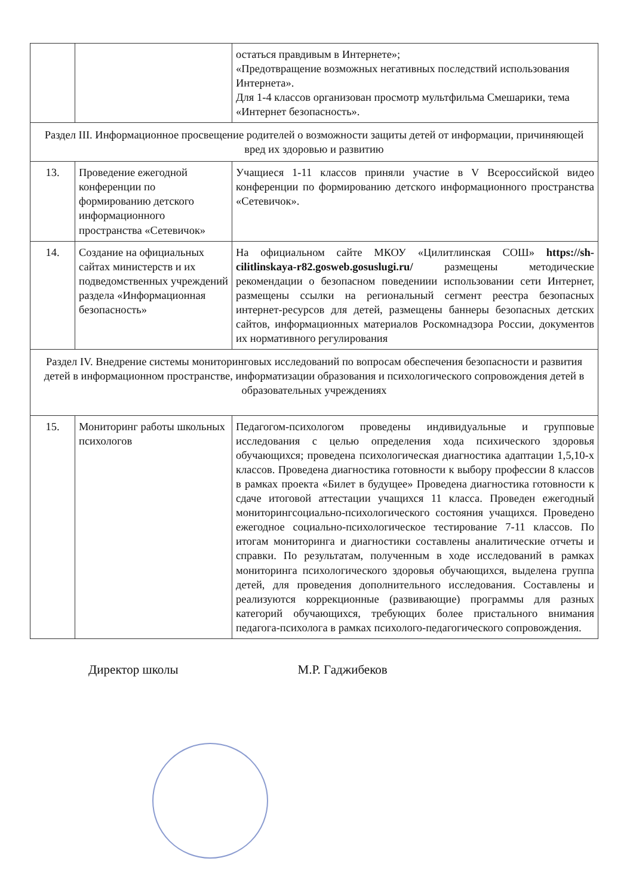| | | остаться правдивым в Интернете»; «Предотвращение возможных негативных последствий использования Интернета». Для 1-4 классов организован просмотр мультфильма Смешарики, тема «Интернет безопасность». |
| Раздел III. Информационное просвещение родителей о возможности защиты детей от информации, причиняющей вред их здоровью и развитию | | |
| 13. | Проведение ежегодной конференции по формированию детского информационного пространства «Сетевичок» | Учащиеся 1-11 классов приняли участие в V Всероссийской видео конференции по формированию детского информационного пространства «Сетевичок». |
| 14. | Создание на официальных сайтах министерств и их подведомственных учреждений раздела «Информационная безопасность» | На официальном сайте МКОУ «Цилитлинская СОШ» https://sh-cilitlinskaya-r82.gosweb.gosuslugi.ru/ размещены методические рекомендации о безопасном поведениии использовании сети Интернет, размещены ссылки на региональный сегмент реестра безопасных интернет-ресурсов для детей, размещены баннеры безопасных детских сайтов, информационных материалов Роскомнадзора России, документов их нормативного регулирования |
| Раздел IV. Внедрение системы мониторинговых исследований по вопросам обеспечения безопасности и развития детей в информационном пространстве, информатизации образования и психологического сопровождения детей в образовательных учреждениях | | |
| 15. | Мониторинг работы школьных психологов | Педагогом-психологом проведены индивидуальные и групповые исследования с целью определения хода психического здоровья обучающихся; проведена психологическая диагностика адаптации 1,5,10-х классов. Проведена диагностика готовности к выбору профессии 8 классов в рамках проекта «Билет в будущее» Проведена диагностика готовности к сдаче итоговой аттестации учащихся 11 класса. Проведен ежегодный мониторингсоциально-психологического состояния учащихся. Проведено ежегодное социально-психологическое тестирование 7-11 классов. По итогам мониторинга и диагностики составлены аналитические отчеты и справки. По результатам, полученным в ходе исследований в рамках мониторинга психологического здоровья обучающихся, выделена группа детей, для проведения дополнительного исследования. Составлены и реализуются коррекционные (развивающие) программы для разных категорий обучающихся, требующих более пристального внимания педагога-психолога в рамках психолого-педагогического сопровождения. |
Директор школы М.Р. Гаджибеков